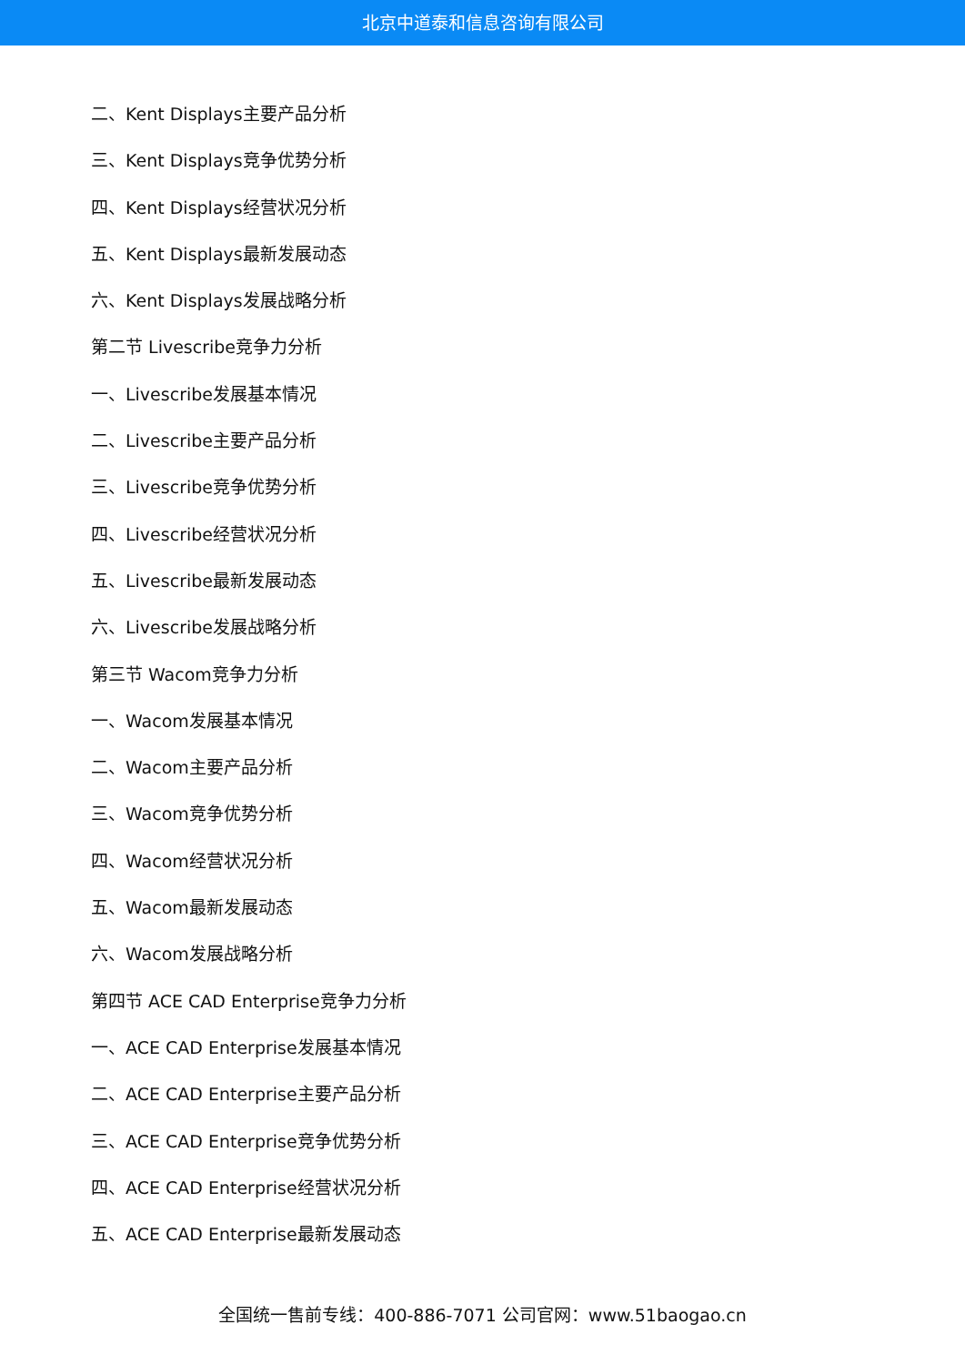北京中道泰和信息咨询有限公司
二、Kent Displays主要产品分析
三、Kent Displays竞争优势分析
四、Kent Displays经营状况分析
五、Kent Displays最新发展动态
六、Kent Displays发展战略分析
第二节 Livescribe竞争力分析
一、Livescribe发展基本情况
二、Livescribe主要产品分析
三、Livescribe竞争优势分析
四、Livescribe经营状况分析
五、Livescribe最新发展动态
六、Livescribe发展战略分析
第三节 Wacom竞争力分析
一、Wacom发展基本情况
二、Wacom主要产品分析
三、Wacom竞争优势分析
四、Wacom经营状况分析
五、Wacom最新发展动态
六、Wacom发展战略分析
第四节 ACE CAD Enterprise竞争力分析
一、ACE CAD Enterprise发展基本情况
二、ACE CAD Enterprise主要产品分析
三、ACE CAD Enterprise竞争优势分析
四、ACE CAD Enterprise经营状况分析
五、ACE CAD Enterprise最新发展动态
全国统一售前专线：400-886-7071 公司官网：www.51baogao.cn